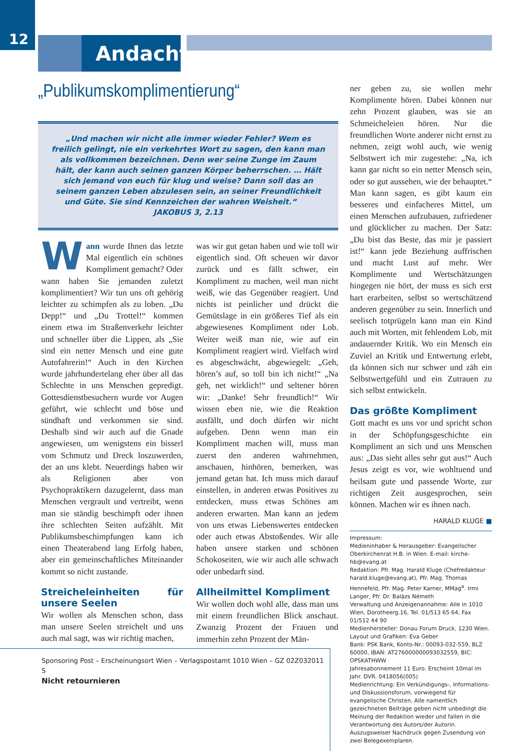12
Andacht
„Publikumskomplimentierung“
„Und machen wir nicht alle immer wieder Fehler? Wem es freilich gelingt, nie ein verkehrtes Wort zu sagen, den kann man als vollkommen bezeichnen. Denn wer seine Zunge im Zaum hält, der kann auch seinen ganzen Körper beherrschen. … Hält sich jemand von euch für klug und weise? Dann soll das an seinem ganzen Leben abzulesen sein, an seiner Freundlichkeit und Güte. Sie sind Kennzeichen der wahren Weisheit.“ JAKOBUS 3, 2.13
Wann wurde Ihnen das letzte Mal eigentlich ein schönes Kompliment gemacht? Oder wann haben Sie jemanden zuletzt komplimentiert? Wir tun uns oft gehörig leichter zu schimpfen als zu loben. „Du Depp!“ und „Du Trottel!“ kommen einem etwa im Straßenverkehr leichter und schneller über die Lippen, als „Sie sind ein netter Mensch und eine gute Autofahrerin!“ Auch in den Kirchen wurde jahrhundertelang eher über all das Schlechte in uns Menschen gepredigt. Gottesdienstbesuchern wurde vor Augen geführt, wie schlecht und böse und sündhaft und verkommen sie sind. Deshalb sind wir auch auf die Gnade angewiesen, um wenigstens ein bisserl vom Schmutz und Dreck loszuwerden, der an uns klebt. Neuerdings haben wir als Religionen aber von Psychopraktikern dazugelernt, dass man Menschen vergrault und vertreibt, wenn man sie ständig beschimpft oder ihnen ihre schlechten Seiten aufzählt. Mit Publikumsbeschimpfungen kann ich einen Theaterabend lang Erfolg haben, aber ein gemeinschaftliches Miteinander kommt so nicht zustande.
Streicheleinheiten für unsere Seelen
Wir wollen als Menschen schon, dass man unsere Seelen streichelt und uns auch mal sagt, was wir richtig machen,
was wir gut getan haben und wie toll wir eigentlich sind. Oft scheuen wir davor zurück und es fällt schwer, ein Kompliment zu machen, weil man nicht weiß, wie das Gegenüber reagiert. Und nichts ist peinlicher und drückt die Gemütslage in ein größeres Tief als ein abgewiesenes Kompliment oder Lob. Weiter weiß man nie, wie auf ein Kompliment reagiert wird. Vielfach wird es abgeschwächt, abgewiegelt: „Geh, hören’s auf, so toll bin ich nicht!“ „Na geh, net wirklich!“ und seltener hören wir: „Danke! Sehr freundlich!“ Wir wissen eben nie, wie die Reaktion ausfällt, und doch dürfen wir nicht aufgeben. Denn wenn man ein Kompliment machen will, muss man zuerst den anderen wahrnehmen, anschauen, hinhören, bemerken, was jemand getan hat. Ich muss mich darauf einstellen, in anderen etwas Positives zu entdecken, muss etwas Schönes am anderen erwarten. Man kann an jedem von uns etwas Liebenswertes entdecken oder auch etwas Abstoßendes. Wir alle haben unsere starken und schönen Schokoseiten, wie wir auch alle schwach oder unbedarft sind.
Allheilmittel Kompliment
Wir wollen doch wohl alle, dass man uns mit einem freundlichen Blick anschaut. Zwanzig Prozent der Frauen und immerhin zehn Prozent der Män-
ner geben zu, sie wollen mehr Komplimente hören. Dabei können nur zehn Prozent glauben, was sie an Schmeicheleien hören. Nur die freundlichen Worte anderer nicht ernst zu nehmen, zeigt wohl auch, wie wenig Selbstwert ich mir zugestehe: „Na, ich kann gar nicht so ein netter Mensch sein, oder so gut aussehen, wie der behauptet.“ Man kann sagen, es gibt kaum ein besseres und einfacheres Mittel, um einen Menschen aufzubauen, zufriedener und glücklicher zu machen. Der Satz: „Du bist das Beste, das mir je passiert ist!“ kann jede Beziehung auffrischen und macht Lust auf mehr. Wer Komplimente und Wertschätzungen hingegen nie hört, der muss es sich erst hart erarbeiten, selbst so wertschätzend anderen gegenüber zu sein. Innerlich und seelisch totprügeln kann man ein Kind auch mit Worten, mit fehlendem Lob, mit andauernder Kritik. Wo ein Mensch ein Zuviel an Kritik und Entwertung erlebt, da können sich nur schwer und zäh ein Selbstwertgefühl und ein Zutrauen zu sich selbst entwickeln.
Das größte Kompliment
Gott macht es uns vor und spricht schon in der Schöpfungsgeschichte ein Kompliment an sich und uns Menschen aus: „Das sieht alles sehr gut aus!“ Auch Jesus zeigt es vor, wie wohltuend und heilsam gute und passende Worte, zur richtigen Zeit ausgesprochen, sein können. Machen wir es ihnen nach.
HARALD KLUGE ■
Impressum:
Medieninhaber & Herausgeber: Evangelischer Oberkirchenrat H.B. in Wien. E-mail: kirche-hb@evang.at
Redaktion: Pfr. Mag. Harald Kluge (Chefredakteur harald.kluge@evang.at), Pfr. Mag. Thomas Hennefeld, Pfr. Mag. Peter Karner, MMag<sup>a</sup>. Irmi Langer, Pfr. Dr. Balázs Németh
Verwaltung und Anzeigenannahme: Alle in 1010 Wien, Dorotheerg.16, Tel. 01/513 65 64, Fax 01/512 44 90
Medienhersteller: Donau Forum Druck, 1230 Wien.
Layout und Grafiken: Eva Geber
Bank: PSK Bank, Konto-Nr.: 00093-032-559, BLZ 60000, IBAN: AT276000000093032559, BIC: OPSKATHWW
Jahresabonnement 11 Euro. Erscheint 10mal im Jahr. DVR. 0418056(005)
Medienrichtung: Ein Verkündigungs-, Informations- und Diskussionsforum, vorwiegend für evangelische Christen. Alle namentlich gezeichneten Beiträge geben nicht unbedingt die Meinung der Redaktion wieder und fallen in die Verantwortung des Autors/der Autorin. Auszugsweiser Nachdruck gegen Zusendung von zwei Belegexemplaren.
Sponsoring Post – Erscheinungsort Wien – Verlagspostamt 1010 Wien – GZ 02Z032011 S
Nicht retournieren